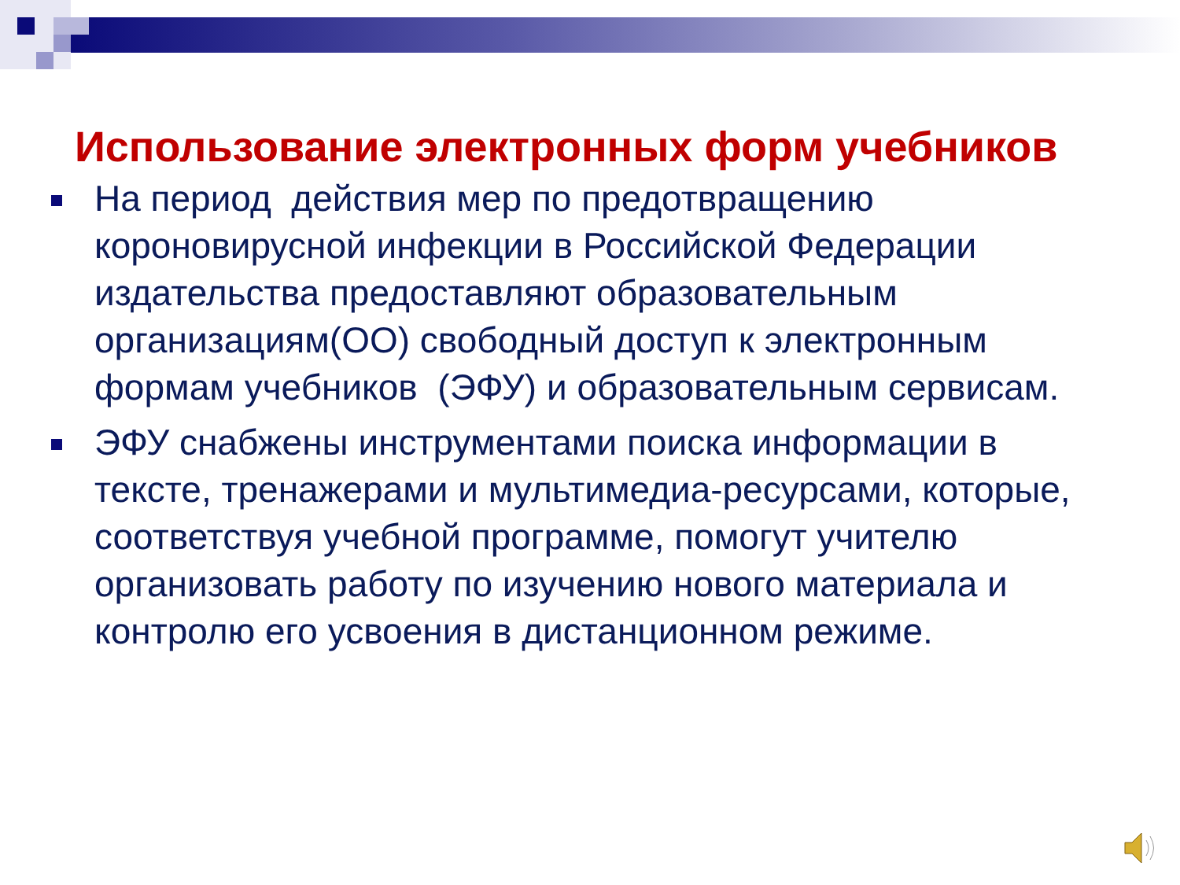Использование электронных форм учебников
На период действия мер по предотвращению короновирусной инфекции в Российской Федерации издательства предоставляют образовательным организациям(ОО) свободный доступ к электронным формам учебников (ЭФУ) и образовательным сервисам.
ЭФУ снабжены инструментами поиска информации в тексте, тренажерами и мультимедиа-ресурсами, которые, соответствуя учебной программе, помогут учителю организовать работу по изучению нового материала и контролю его усвоения в дистанционном режиме.